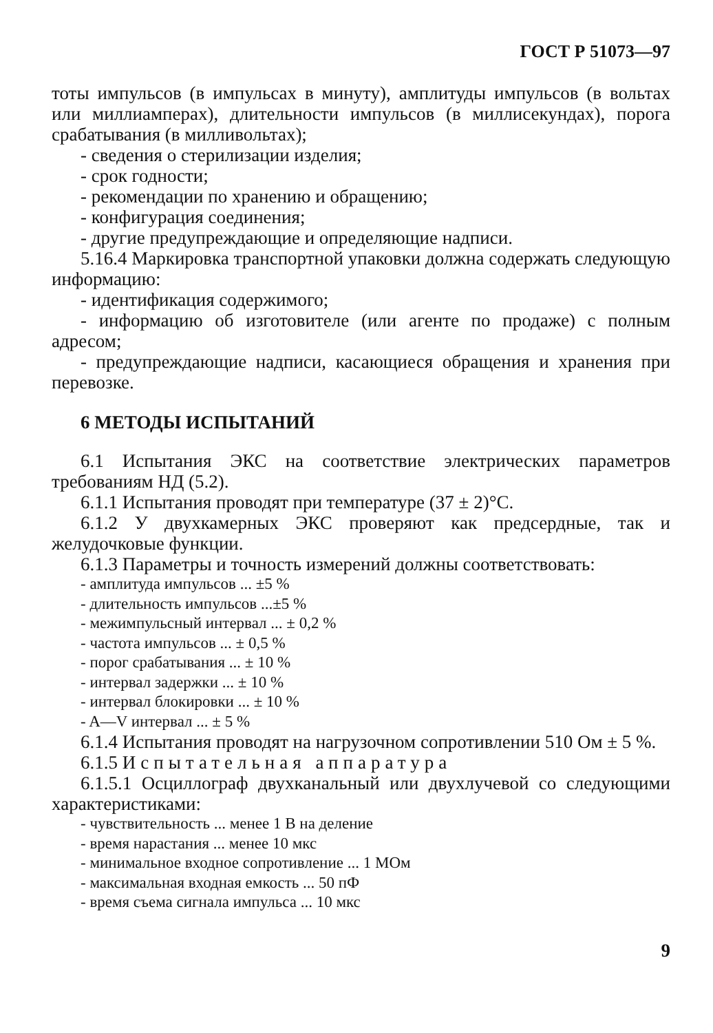ГОСТ Р 51073—97
тоты импульсов (в импульсах в минуту), амплитуды импульсов (в вольтах или миллиамперах), длительности импульсов (в миллисекундах), порога срабатывания (в милливольтах);
- сведения о стерилизации изделия;
- срок годности;
- рекомендации по хранению и обращению;
- конфигурация соединения;
- другие предупреждающие и определяющие надписи.
5.16.4 Маркировка транспортной упаковки должна содержать следующую информацию:
- идентификация содержимого;
- информацию об изготовителе (или агенте по продаже) с полным адресом;
- предупреждающие надписи, касающиеся обращения и хранения при перевозке.
6 МЕТОДЫ ИСПЫТАНИЙ
6.1 Испытания ЭКС на соответствие электрических параметров требованиям НД (5.2).
6.1.1 Испытания проводят при температуре (37 ± 2)°С.
6.1.2 У двухкамерных ЭКС проверяют как предсердные, так и желудочковые функции.
6.1.3 Параметры и точность измерений должны соответствовать:
- амплитуда импульсов ... ±5 %
- длительность импульсов ...±5 %
- межимпульсный интервал ... ± 0,2 %
- частота импульсов ... ± 0,5 %
- порог срабатывания ... ± 10 %
- интервал задержки ... ± 10 %
- интервал блокировки ... ± 10 %
- A—V интервал ... ± 5 %
6.1.4 Испытания проводят на нагрузочном сопротивлении 510 Ом ± 5 %.
6.1.5 Испытательная аппаратура
6.1.5.1 Осциллограф двухканальный или двухлучевой со следующими характеристиками:
- чувствительность ... менее 1 В на деление
- время нарастания ... менее 10 мкс
- минимальное входное сопротивление ... 1 МОм
- максимальная входная емкость ... 50 пФ
- время съема сигнала импульса ... 10 мкс
9